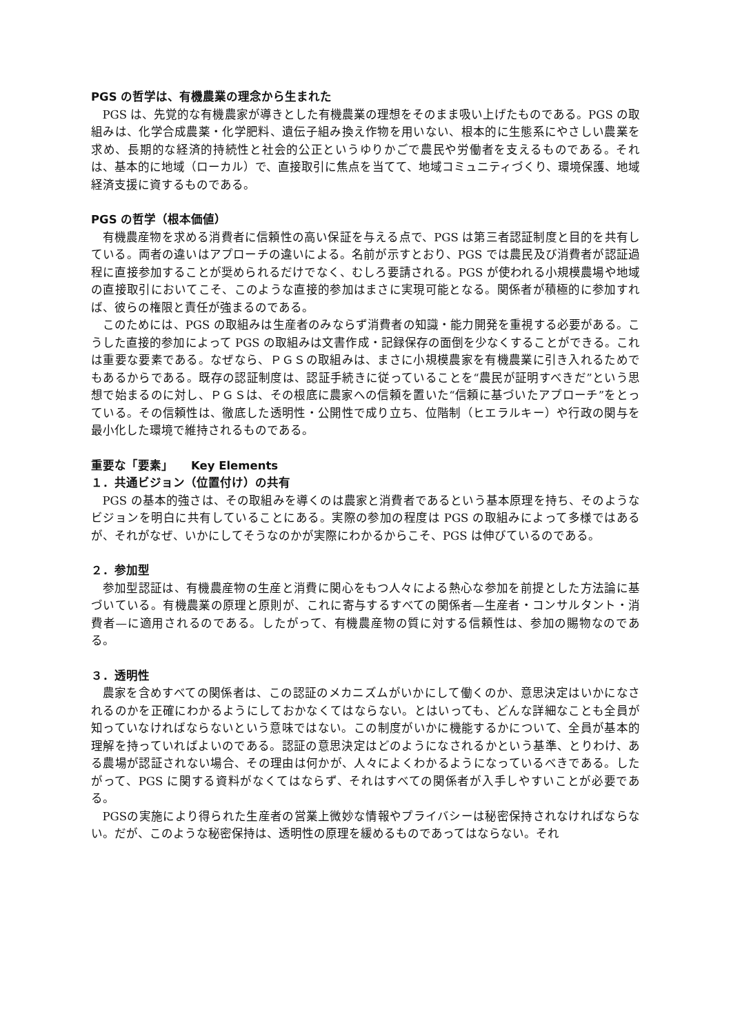PGS の哲学は、有機農業の理念から生まれた
PGS は、先覚的な有機農家が導きとした有機農業の理想をそのまま吸い上げたものである。PGS の取組みは、化学合成農薬・化学肥料、遺伝子組み換え作物を用いない、根本的に生態系にやさしい農業を求め、長期的な経済的持続性と社会的公正というゆりかごで農民や労働者を支えるものである。それは、基本的に地域（ローカル）で、直接取引に焦点を当てて、地域コミュニティづくり、環境保護、地域経済支援に資するものである。
PGS の哲学（根本価値）
有機農産物を求める消費者に信頼性の高い保証を与える点で、PGS は第三者認証制度と目的を共有している。両者の違いはアプローチの違いによる。名前が示すとおり、PGS では農民及び消費者が認証過程に直接参加することが奨められるだけでなく、むしろ要請される。PGS が使われる小規模農場や地域の直接取引においてこそ、このような直接的参加はまさに実現可能となる。関係者が積極的に参加すれば、彼らの権限と責任が強まるのである。
このためには、PGS の取組みは生産者のみならず消費者の知識・能力開発を重視する必要がある。こうした直接的参加によって PGS の取組みは文書作成・記録保存の面倒を少なくすることができる。これは重要な要素である。なぜなら、ＰＧＳの取組みは、まさに小規模農家を有機農業に引き入れるためでもあるからである。既存の認証制度は、認証手続きに従っていることを“農民が証明すべきだ”という思想で始まるのに対し、ＰＧＳは、その根底に農家への信頼を置いた“信頼に基づいたアプローチ”をとっている。その信頼性は、徹底した透明性・公開性で成り立ち、位階制（ヒエラルキー）や行政の関与を最小化した環境で維持されるものである。
重要な「要素」　　Key Elements
１．共通ビジョン（位置付け）の共有
PGS の基本的強さは、その取組みを導くのは農家と消費者であるという基本原理を持ち、そのようなビジョンを明白に共有していることにある。実際の参加の程度は PGS の取組みによって多様ではあるが、それがなぜ、いかにしてそうなのかが実際にわかるからこそ、PGS は伸びているのである。
２．参加型
参加型認証は、有機農産物の生産と消費に関心をもつ人々による熱心な参加を前提とした方法論に基づいている。有機農業の原理と原則が、これに寄与するすべての関係者—生産者・コンサルタント・消費者—に適用されるのである。したがって、有機農産物の質に対する信頼性は、参加の賜物なのである。
３．透明性
農家を含めすべての関係者は、この認証のメカニズムがいかにして働くのか、意思決定はいかになされるのかを正確にわかるようにしておかなくてはならない。とはいっても、どんな詳細なことも全員が知っていなければならないという意味ではない。この制度がいかに機能するかについて、全員が基本的理解を持っていればよいのである。認証の意思決定はどのようになされるかという基準、とりわけ、ある農場が認証されない場合、その理由は何かが、人々によくわかるようになっているべきである。したがって、PGS に関する資料がなくてはならず、それはすべての関係者が入手しやすいことが必要である。
PGSの実施により得られた生産者の営業上微妙な情報やプライバシーは秘密保持されなければならない。だが、このような秘密保持は、透明性の原理を緩めるものであってはならない。それ